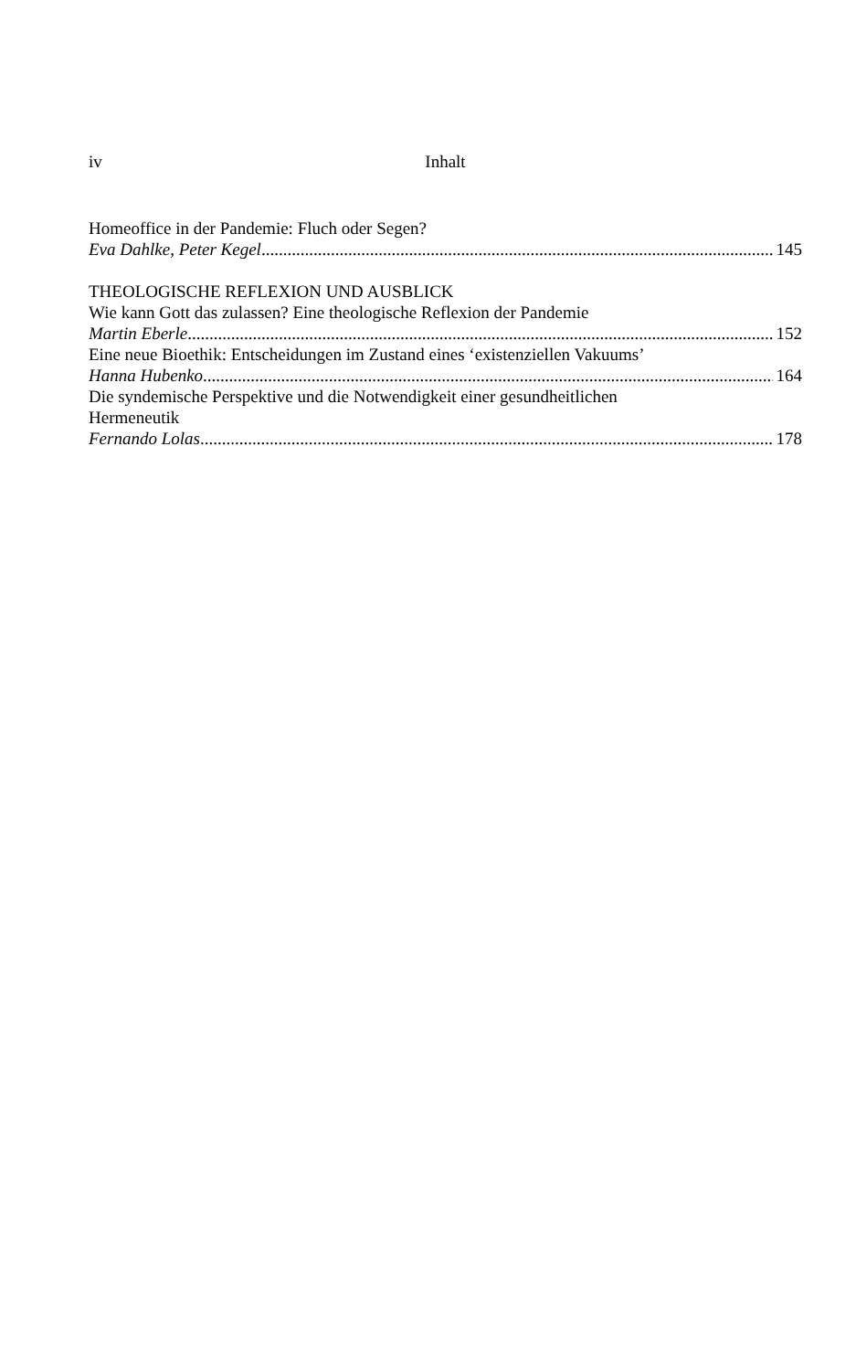iv Inhalt
Homeoffice in der Pandemie: Fluch oder Segen?
Eva Dahlke, Peter Kegel 145
THEOLOGISCHE REFLEXION UND AUSBLICK
Wie kann Gott das zulassen? Eine theologische Reflexion der Pandemie
Martin Eberle 152
Eine neue Bioethik: Entscheidungen im Zustand eines ‘existenziellen Vakuums’
Hanna Hubenko 164
Die syndemische Perspektive und die Notwendigkeit einer gesundheitlichen
Hermeneutik
Fernando Lolas 178